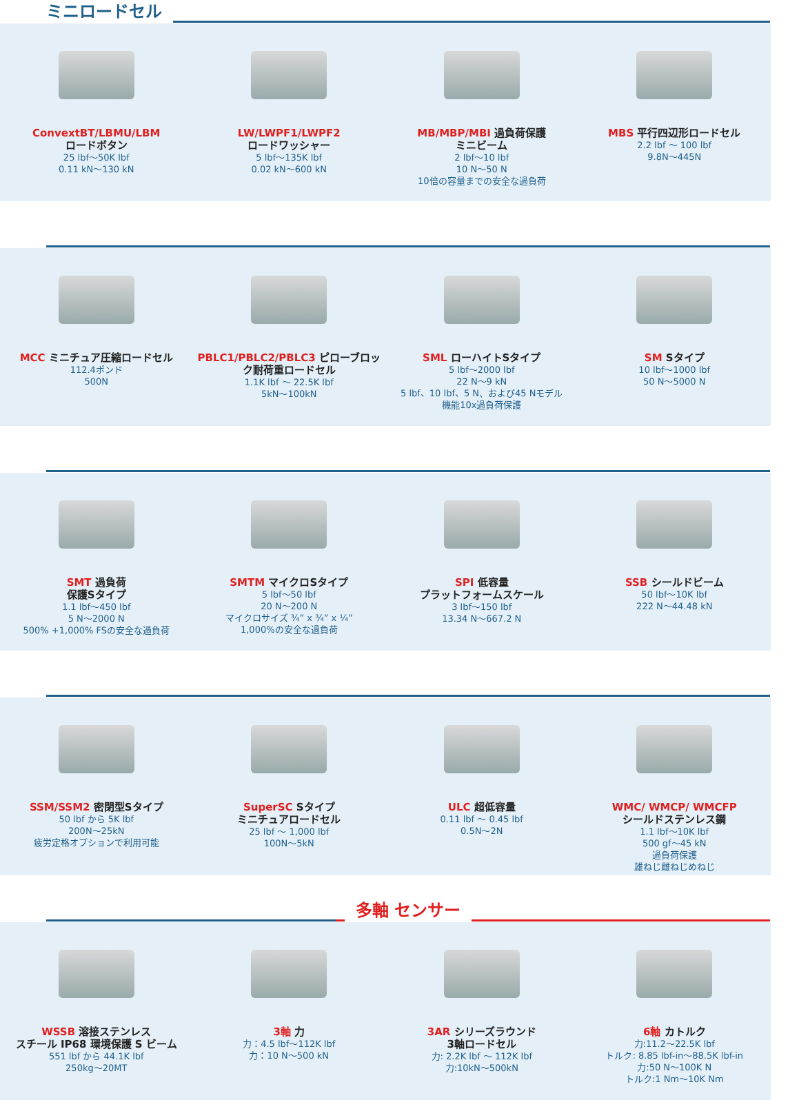ミニロードセル
ConvextBT/LBMU/LBM
ロードボタン
25 lbf～50K lbf
0.11 kN～130 kN
LW/LWPF1/LWPF2
ロードワッシャー
5 lbf～135K lbf
0.02 kN～600 kN
MB/MBP/MBI 過負荷保護
ミニビーム
2 lbf～10 lbf
10 N～50 N
10倍の容量までの安全な過負荷
MBS 平行四辺形ロードセル
2.2 lbf ～ 100 lbf
9.8N～445N
MCC ミニチュア圧縮ロードセル
112.4ポンド
500N
PBLC1/PBLC2/PBLC3 ピローブロック耐荷重ロードセル
1.1K lbf ～ 22.5K lbf
5kN～100kN
SML ローハイトSタイプ
5 lbf～2000 lbf
22 N～9 kN
5 lbf、10 lbf、5 N、および45 Nモデル
機能10x過負荷保護
SM Sタイプ
10 lbf～1000 lbf
50 N～5000 N
SMT 過負荷
保護Sタイプ
1.1 lbf～450 lbf
5 N～2000 N
500% +1,000% FSの安全な過負荷
SMTM マイクロSタイプ
5 lbf～50 lbf
20 N～200 N
マイクロサイズ ¾” x ¾” x ¼”
1,000%の安全な過負荷
SPI 低容量
プラットフォームスケール
3 lbf～150 lbf
13.34 N～667.2 N
SSB シールドビーム
50 lbf～10K lbf
222 N～44.48 kN
SSM/SSM2 密閉型Sタイプ
50 lbf から 5K lbf
200N～25kN
疲労定格オプションで利用可能
SuperSC Sタイプ
ミニチュアロードセル
25 lbf ～ 1,000 lbf
100N～5kN
ULC 超低容量
0.11 lbf ～ 0.45 lbf
0.5N～2N
WMC/ WMCP/ WMCFP
シールドステンレス鋼
1.1 lbf～10K lbf
500 gf～45 kN
過負荷保護
雄ねじ雌ねじめねじ
多軸 センサー
WSSB 溶接ステンレス
スチール IP68 環境保護 S ビーム
551 lbf から 44.1K lbf
250kg～20MT
3軸 力
力：4.5 lbf～112K lbf
力：10 N～500 kN
3AR シリーズラウンド
3軸ロードセル
力: 2.2K lbf ～ 112K lbf
力:10kN～500kN
6軸 カトルク
力:11.2～22.5K lbf
トルク: 8.85 lbf-in～88.5K lbf-in
力:50 N～100K N
トルク:1 Nm～10K Nm